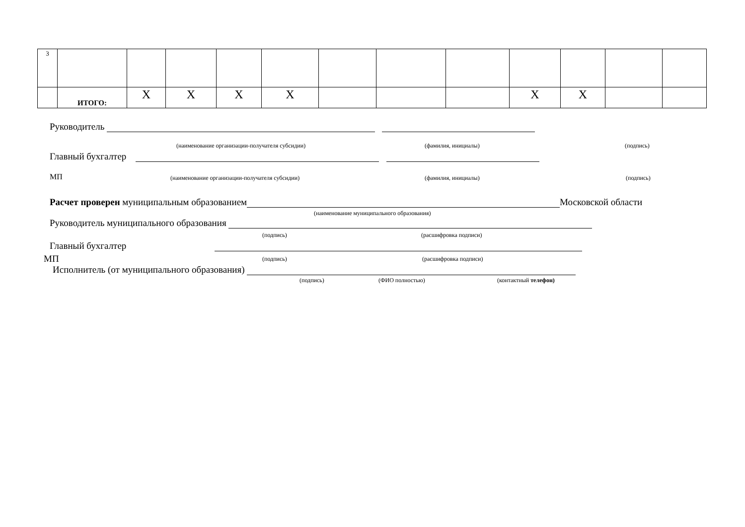| 3 | | | | | | | | | | | | |
| | ИТОГО: | X | X | X | X | | | | X | X | | |
Руководитель
(наименование организации-получателя субсидии) (фамилия, инициалы) (подпись)
Главный бухгалтер
МП (наименование организации-получателя субсидии) (фамилия, инициалы) (подпись)
Расчет проверен муниципальным образованием Московской области
(наименование муниципального образования)
Руководитель муниципального образования
(подпись) (расшифровка подписи)
Главный бухгалтер
МП (подпись) (расшифровка подписи)
Исполнитель (от муниципального образования)
(подпись) (ФИО полностью) (контактный телефон)